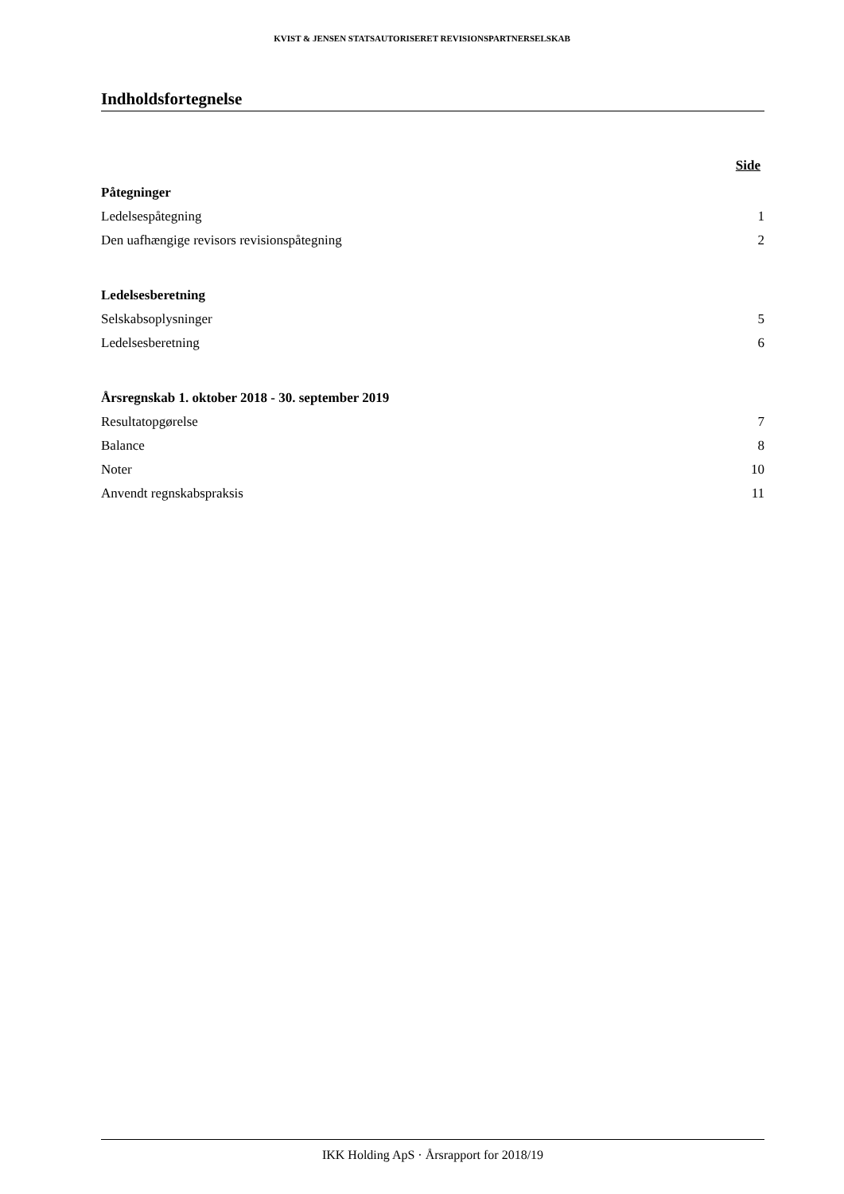KVIST & JENSEN STATSAUTORISERET REVISIONSPARTNERSELSKAB
Indholdsfortegnelse
Side
Påtegninger
Ledelsespåtegning 1
Den uafhængige revisors revisionspåtegning 2
Ledelsesberetning
Selskabsoplysninger 5
Ledelsesberetning 6
Årsregnskab 1. oktober 2018 - 30. september 2019
Resultatopgørelse 7
Balance 8
Noter 10
Anvendt regnskabspraksis 11
IKK Holding ApS · Årsrapport for 2018/19